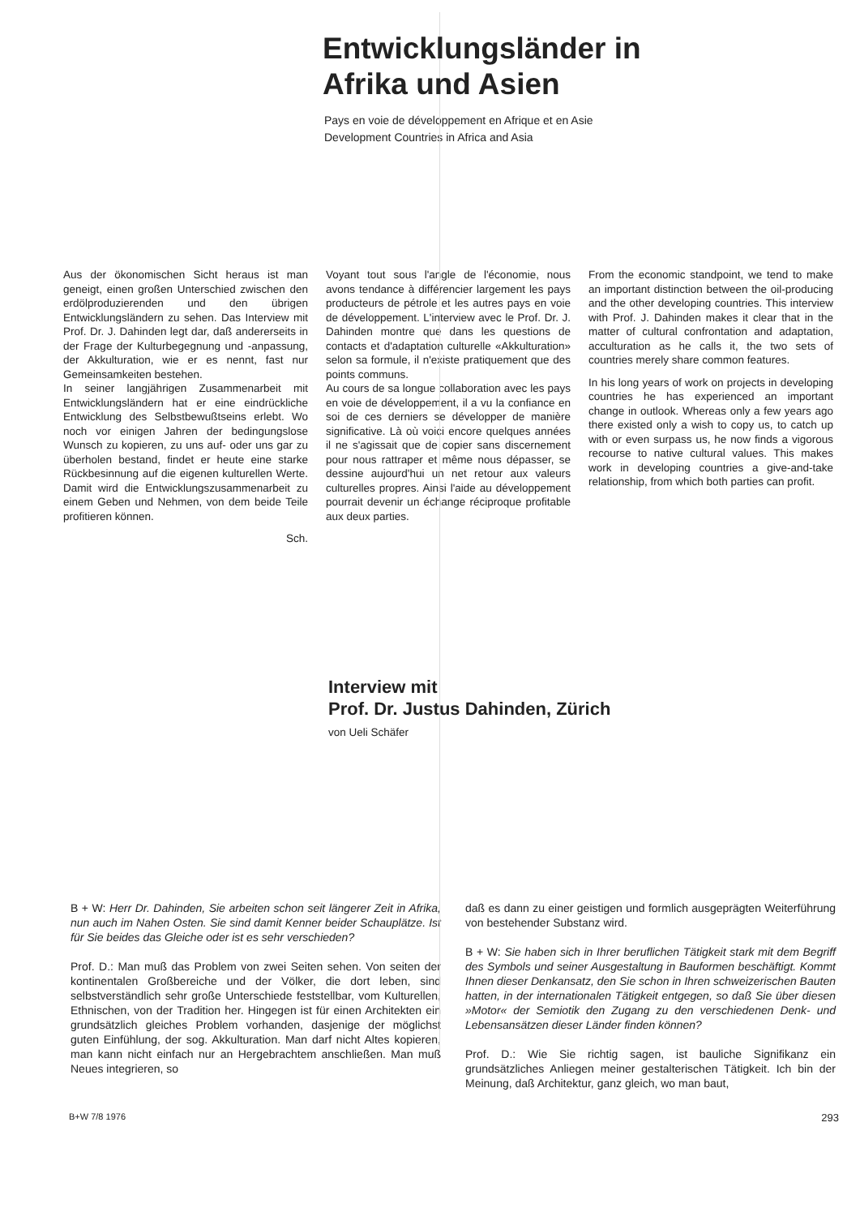Entwicklungsländer in
Afrika und Asien
Pays en voie de développement en Afrique et en Asie
Development Countries in Africa and Asia
Aus der ökonomischen Sicht heraus ist man geneigt, einen großen Unterschied zwischen den erdölproduzierenden und den übrigen Entwicklungsländern zu sehen. Das Interview mit Prof. Dr. J. Dahinden legt dar, daß andererseits in der Frage der Kulturbegegnung und -anpassung, der Akkulturation, wie er es nennt, fast nur Gemeinsamkeiten bestehen.
In seiner langjährigen Zusammenarbeit mit Entwicklungsländern hat er eine eindrückliche Entwicklung des Selbstbewußtseins erlebt. Wo noch vor einigen Jahren der bedingungslose Wunsch zu kopieren, zu uns auf- oder uns gar zu überholen bestand, findet er heute eine starke Rückbesinnung auf die eigenen kulturellen Werte. Damit wird die Entwicklungszusammenarbeit zu einem Geben und Nehmen, von dem beide Teile profitieren können.
Sch.
Voyant tout sous l'angle de l'économie, nous avons tendance à différencier largement les pays producteurs de pétrole et les autres pays en voie de développement. L'interview avec le Prof. Dr. J. Dahinden montre que dans les questions de contacts et d'adaptation culturelle «Akkulturation» selon sa formule, il n'existe pratiquement que des points communs.
Au cours de sa longue collaboration avec les pays en voie de développement, il a vu la confiance en soi de ces derniers se développer de manière significative. Là où voici encore quelques années il ne s'agissait que de copier sans discernement pour nous rattraper et même nous dépasser, se dessine aujourd'hui un net retour aux valeurs culturelles propres. Ainsi l'aide au développement pourrait devenir un échange réciproque profitable aux deux parties.
From the economic standpoint, we tend to make an important distinction between the oil-producing and the other developing countries. This interview with Prof. J. Dahinden makes it clear that in the matter of cultural confrontation and adaptation, acculturation as he calls it, the two sets of countries merely share common features.
In his long years of work on projects in developing countries he has experienced an important change in outlook. Whereas only a few years ago there existed only a wish to copy us, to catch up with or even surpass us, he now finds a vigorous recourse to native cultural values. This makes work in developing countries a give-and-take relationship, from which both parties can profit.
Interview mit
Prof. Dr. Justus Dahinden, Zürich
von Ueli Schäfer
B + W: Herr Dr. Dahinden, Sie arbeiten schon seit längerer Zeit in Afrika, nun auch im Nahen Osten. Sie sind damit Kenner beider Schauplätze. Ist für Sie beides das Gleiche oder ist es sehr verschieden?
Prof. D.: Man muß das Problem von zwei Seiten sehen. Von seiten der kontinentalen Großbereiche und der Völker, die dort leben, sind selbstverständlich sehr große Unterschiede feststellbar, vom Kulturellen, Ethnischen, von der Tradition her. Hingegen ist für einen Architekten ein grundsätzlich gleiches Problem vorhanden, dasjenige der möglichst guten Einfühlung, der sog. Akkulturation. Man darf nicht Altes kopieren, man kann nicht einfach nur an Hergebrachtem anschließen. Man muß Neues integrieren, so
daß es dann zu einer geistigen und formlich ausgeprägten Weiterführung von bestehender Substanz wird.
B + W: Sie haben sich in Ihrer beruflichen Tätigkeit stark mit dem Begriff des Symbols und seiner Ausgestaltung in Bauformen beschäftigt. Kommt Ihnen dieser Denkansatz, den Sie schon in Ihren schweizerischen Bauten hatten, in der internationalen Tätigkeit entgegen, so daß Sie über diesen »Motor« der Semiotik den Zugang zu den verschiedenen Denk- und Lebensansätzen dieser Länder finden können?
Prof. D.: Wie Sie richtig sagen, ist bauliche Signifikanz ein grundsätzliches Anliegen meiner gestalterischen Tätigkeit. Ich bin der Meinung, daß Architektur, ganz gleich, wo man baut,
B+W 7/8 1976 293